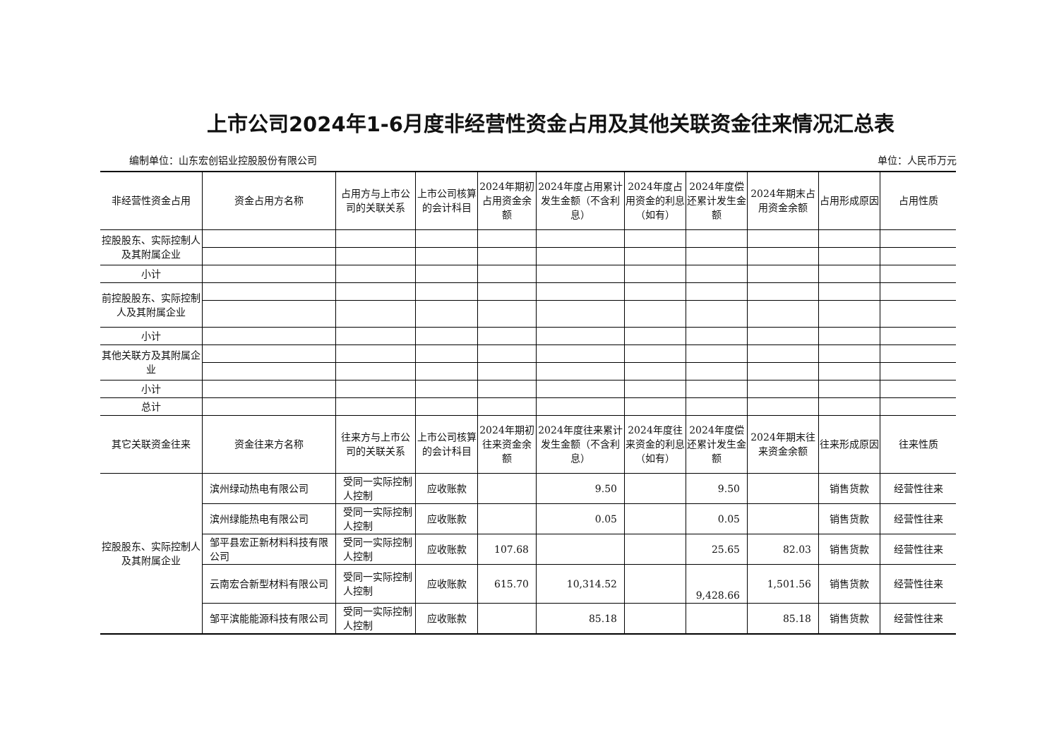上市公司2024年1-6月度非经营性资金占用及其他关联资金往来情况汇总表
编制单位：山东宏创铝业控股股份有限公司 单位：人民币万元
| 非经营性资金占用 | 资金占用方名称 | 占用方与上市公司的关联关系 | 上市公司核算的会计科目 | 2024年期初占用资金余额 | 2024年度占用累计发生金额（不含利息） | 2024年度占用资金的利息（如有） | 2024年度偿还累计发生金额 | 2024年期末占用资金余额 | 占用形成原因 | 占用性质 |
| --- | --- | --- | --- | --- | --- | --- | --- | --- | --- | --- |
| 控股股东、实际控制人及其附属企业 | | | | | | | | | | |
| 小计 | | | | | | | | | | |
| 前控股股东、实际控制人及其附属企业 | | | | | | | | | | |
| 小计 | | | | | | | | | | |
| 其他关联方及其附属企业 | | | | | | | | | | |
| 小计 | | | | | | | | | | |
| 总计 | | | | | | | | | | |
| 其它关联资金往来 | 资金往来方名称 | 往来方与上市公司的关联关系 | 上市公司核算的会计科目 | 2024年期初往来资金余额 | 2024年度往来累计发生金额（不含利息） | 2024年度往来资金的利息（如有） | 2024年度偿还累计发生金额 | 2024年期末往来资金余额 | 往来形成原因 | 往来性质 |
| 控股股东、实际控制人及其附属企业 | 滨州绿动热电有限公司 | 受同一实际控制人控制 | 应收账款 | | 9.50 | | 9.50 | | 销售货款 | 经营性往来 |
| | 滨州绿能热电有限公司 | 受同一实际控制人控制 | 应收账款 | | 0.05 | | 0.05 | | 销售货款 | 经营性往来 |
| | 邹平县宏正新材料科技有限公司 | 受同一实际控制人控制 | 应收账款 | 107.68 | | | 25.65 | 82.03 | 销售货款 | 经营性往来 |
| | 云南宏合新型材料有限公司 | 受同一实际控制人控制 | 应收账款 | 615.70 | 10,314.52 | | 9,428.66 | 1,501.56 | 销售货款 | 经营性往来 |
| | 邹平滨能能源科技有限公司 | 受同一实际控制人控制 | 应收账款 | | 85.18 | | | 85.18 | 销售货款 | 经营性往来 |